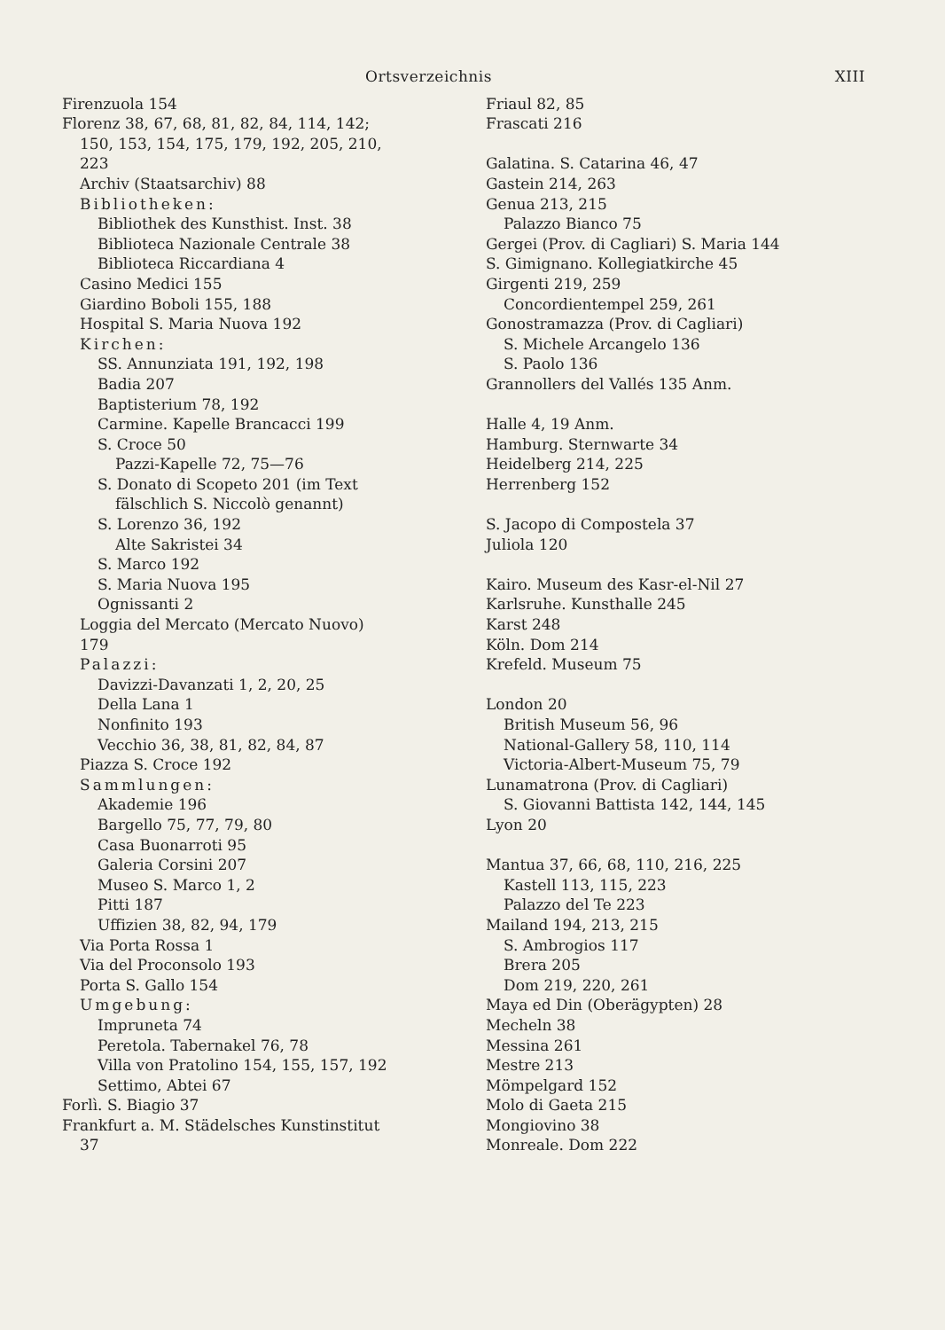Ortsverzeichnis XIII
Firenzuola 154
Florenz 38, 67, 68, 81, 82, 84, 114, 142;
150, 153, 154, 175, 179, 192, 205, 210,
223
Archiv (Staatsarchiv) 88
Bibliotheken:
Bibliothek des Kunsthist. Inst. 38
Biblioteca Nazionale Centrale 38
Biblioteca Riccardiana 4
Casino Medici 155
Giardino Boboli 155, 188
Hospital S. Maria Nuova 192
Kirchen:
SS. Annunziata 191, 192, 198
Badia 207
Baptisterium 78, 192
Carmine. Kapelle Brancacci 199
S. Croce 50
Pazzi-Kapelle 72, 75—76
S. Donato di Scopeto 201 (im Text
fälschlich S. Niccolò genannt)
S. Lorenzo 36, 192
Alte Sakristei 34
S. Marco 192
S. Maria Nuova 195
Ognissanti 2
Loggia del Mercato (Mercato Nuovo)
179
Palazzi:
Davizzi-Davanzati 1, 2, 20, 25
Della Lana 1
Nonfinito 193
Vecchio 36, 38, 81, 82, 84, 87
Piazza S. Croce 192
Sammlungen:
Akademie 196
Bargello 75, 77, 79, 80
Casa Buonarroti 95
Galeria Corsini 207
Museo S. Marco 1, 2
Pitti 187
Uffizien 38, 82, 94, 179
Via Porta Rossa 1
Via del Proconsolo 193
Porta S. Gallo 154
Umgebung:
Impruneta 74
Peretola. Tabernakel 76, 78
Villa von Pratolino 154, 155, 157, 192
Settimo, Abtei 67
Forlì. S. Biagio 37
Frankfurt a. M. Städelsches Kunstinstitut
37
Friaul 82, 85
Frascati 216
Galatina. S. Catarina 46, 47
Gastein 214, 263
Genua 213, 215
Palazzo Bianco 75
Gergei (Prov. di Cagliari) S. Maria 144
S. Gimignano. Kollegiatkirche 45
Girgenti 219, 259
Concordientempel 259, 261
Gonostramazza (Prov. di Cagliari)
S. Michele Arcangelo 136
S. Paolo 136
Grannollers del Vallés 135 Anm.
Halle 4, 19 Anm.
Hamburg. Sternwarte 34
Heidelberg 214, 225
Herrenberg 152
S. Jacopo di Compostela 37
Juliola 120
Kairo. Museum des Kasr-el-Nil 27
Karlsruhe. Kunsthalle 245
Karst 248
Köln. Dom 214
Krefeld. Museum 75
London 20
British Museum 56, 96
National-Gallery 58, 110, 114
Victoria-Albert-Museum 75, 79
Lunamatrona (Prov. di Cagliari)
S. Giovanni Battista 142, 144, 145
Lyon 20
Mantua 37, 66, 68, 110, 216, 225
Kastell 113, 115, 223
Palazzo del Te 223
Mailand 194, 213, 215
S. Ambrogios 117
Brera 205
Dom 219, 220, 261
Maya ed Din (Oberägypten) 28
Mecheln 38
Messina 261
Mestre 213
Mömpelgard 152
Molo di Gaeta 215
Mongiovino 38
Monreale. Dom 222